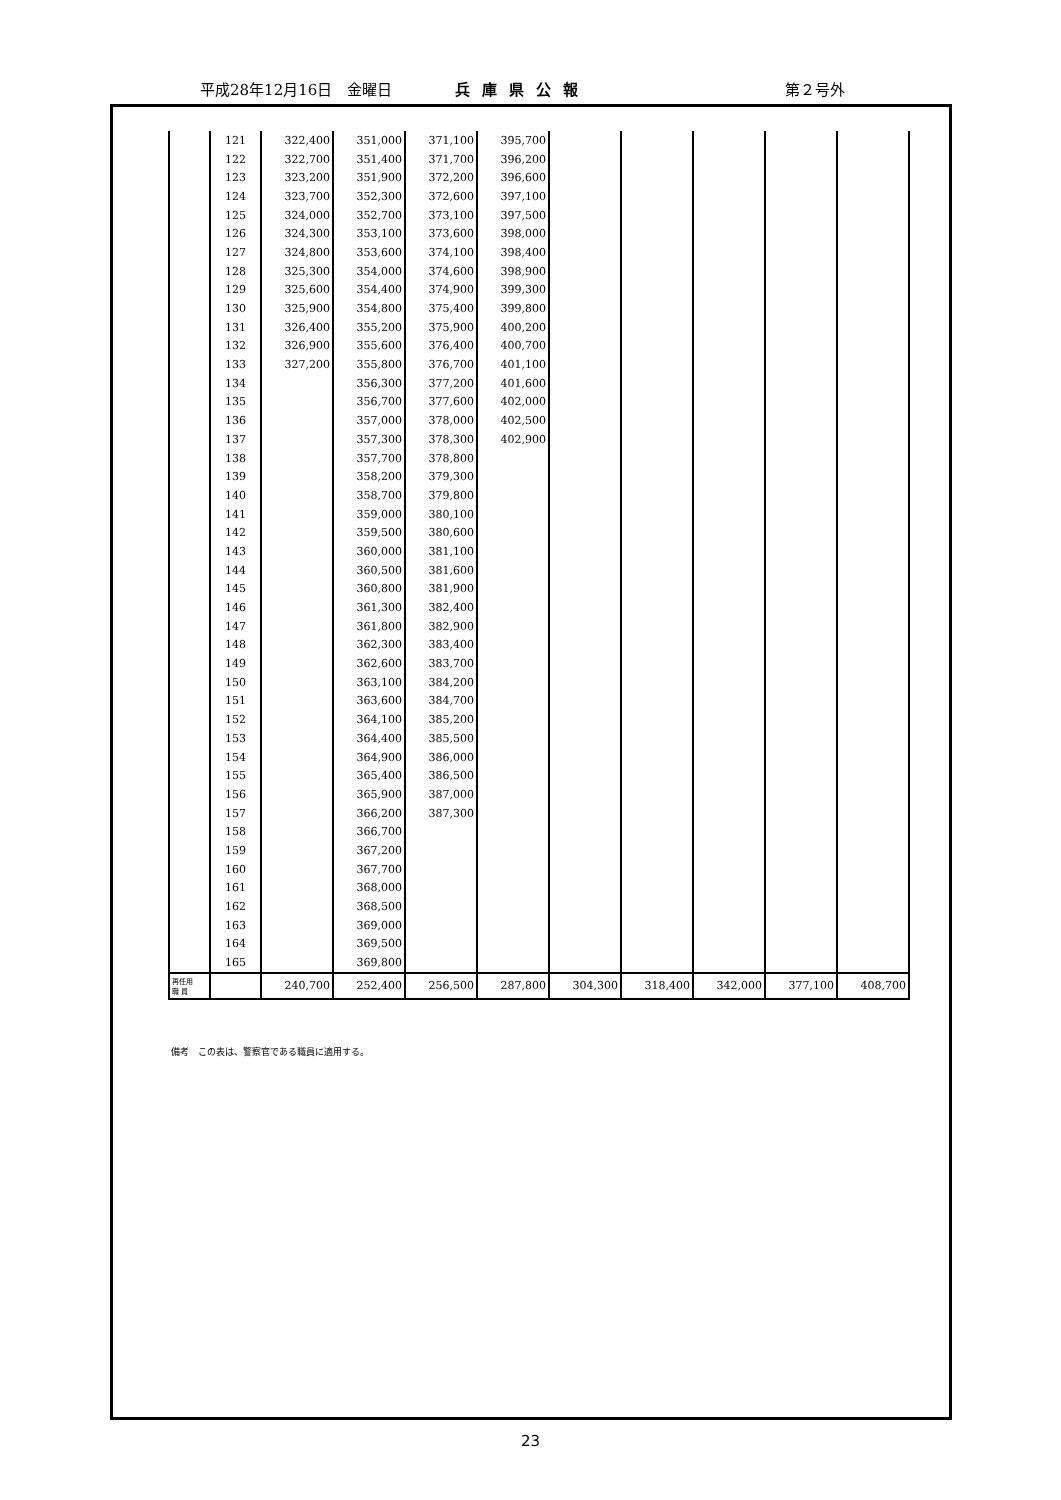平成28年12月16日　金曜日 兵庫県公報 第２号外
| | 121 | 322,400 | 351,000 | 371,100 | 395,700 | | | | | |
| | 122 | 322,700 | 351,400 | 371,700 | 396,200 | | | | | |
| | 123 | 323,200 | 351,900 | 372,200 | 396,600 | | | | | |
| | 124 | 323,700 | 352,300 | 372,600 | 397,100 | | | | | |
| | 125 | 324,000 | 352,700 | 373,100 | 397,500 | | | | | |
| | 126 | 324,300 | 353,100 | 373,600 | 398,000 | | | | | |
| | 127 | 324,800 | 353,600 | 374,100 | 398,400 | | | | | |
| | 128 | 325,300 | 354,000 | 374,600 | 398,900 | | | | | |
| | 129 | 325,600 | 354,400 | 374,900 | 399,300 | | | | | |
| | 130 | 325,900 | 354,800 | 375,400 | 399,800 | | | | | |
| | 131 | 326,400 | 355,200 | 375,900 | 400,200 | | | | | |
| | 132 | 326,900 | 355,600 | 376,400 | 400,700 | | | | | |
| | 133 | 327,200 | 355,800 | 376,700 | 401,100 | | | | | |
| | 134 | | 356,300 | 377,200 | 401,600 | | | | | |
| | 135 | | 356,700 | 377,600 | 402,000 | | | | | |
| | 136 | | 357,000 | 378,000 | 402,500 | | | | | |
| | 137 | | 357,300 | 378,300 | 402,900 | | | | | |
| | 138 | | 357,700 | 378,800 | | | | | | |
| | 139 | | 358,200 | 379,300 | | | | | | |
| | 140 | | 358,700 | 379,800 | | | | | | |
| | 141 | | 359,000 | 380,100 | | | | | | |
| | 142 | | 359,500 | 380,600 | | | | | | |
| | 143 | | 360,000 | 381,100 | | | | | | |
| | 144 | | 360,500 | 381,600 | | | | | | |
| | 145 | | 360,800 | 381,900 | | | | | | |
| | 146 | | 361,300 | 382,400 | | | | | | |
| | 147 | | 361,800 | 382,900 | | | | | | |
| | 148 | | 362,300 | 383,400 | | | | | | |
| | 149 | | 362,600 | 383,700 | | | | | | |
| | 150 | | 363,100 | 384,200 | | | | | | |
| | 151 | | 363,600 | 384,700 | | | | | | |
| | 152 | | 364,100 | 385,200 | | | | | | |
| | 153 | | 364,400 | 385,500 | | | | | | |
| | 154 | | 364,900 | 386,000 | | | | | | |
| | 155 | | 365,400 | 386,500 | | | | | | |
| | 156 | | 365,900 | 387,000 | | | | | | |
| | 157 | | 366,200 | 387,300 | | | | | | |
| | 158 | | 366,700 | | | | | | | |
| | 159 | | 367,200 | | | | | | | |
| | 160 | | 367,700 | | | | | | | |
| | 161 | | 368,000 | | | | | | | |
| | 162 | | 368,500 | | | | | | | |
| | 163 | | 369,000 | | | | | | | |
| | 164 | | 369,500 | | | | | | | |
| | 165 | | 369,800 | | | | | | | |
| 再任用 職 員 | | 240,700 | 252,400 | 256,500 | 287,800 | 304,300 | 318,400 | 342,000 | 377,100 | 408,700 |
備考　この表は、警察官である職員に適用する。
23